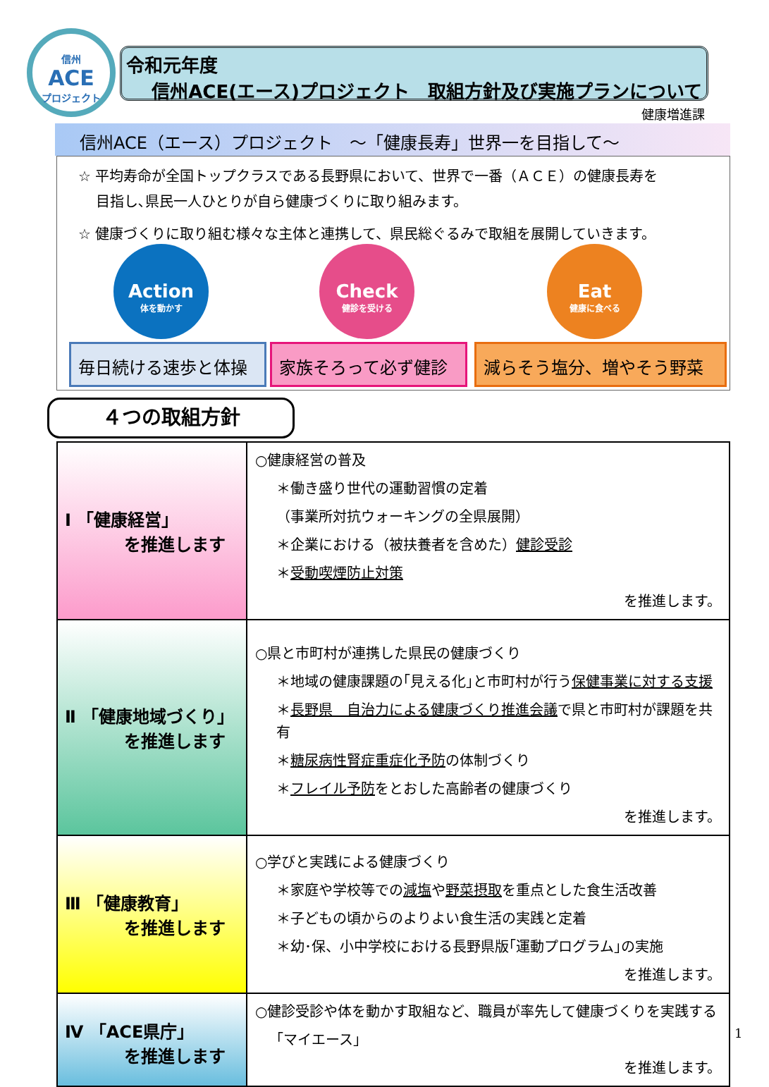信州
ACE
プロジェクト
令和元年度
信州ACE(エース)プロジェクト　取組方針及び実施プランについて
健康増進課
信州ACE（エース）プロジェクト　～「健康長寿」世界一を目指して～
☆ 平均寿命が全国トップクラスである長野県において、世界で一番（ＡＣＥ）の健康長寿を
目指し､県民一人ひとりが自ら健康づくりに取り組みます。
☆ 健康づくりに取り組む様々な主体と連携して、県民総ぐるみで取組を展開していきます。
Action
体を動かす
Check
健診を受ける
Eat
健康に食べる
毎日続ける速歩と体操 家族そろって必ず健診 減らそう塩分、増やそう野菜
４つの取組方針
| Ⅰ 「健康経営」 を推進します | ○健康経営の普及 ＊働き盛り世代の運動習慣の定着 （事業所対抗ウォーキングの全県展開） ＊企業における（被扶養者を含めた） 健診受診 ＊ 受動喫煙防止対策 を推進します。 |
| Ⅱ 「健康地域づくり」 を推進します | ○県と市町村が連携した県民の健康づくり ＊地域の健康課題の｢見える化｣と市町村が行う 保健事業に対する支援 ＊ 長野県 自治力による健康づくり推進会議 で県と市町村が課題を共有 ＊ 糖尿病性腎症重症化予防 の体制づくり ＊ フレイル予防 をとおした高齢者の健康づくり を推進します。 |
| Ⅲ 「健康教育」 を推進します | ○学びと実践による健康づくり ＊家庭や学校等での 減塩 や 野菜摂取 を重点とした食生活改善 ＊子どもの頃からのよりよい食生活の実践と定着 ＊幼･保、小中学校における長野県版｢運動プログラム｣の実施 を推進します。 |
| Ⅳ 「ACE県庁」 を推進します | ○健診受診や体を動かす取組など、職員が率先して健康づくりを実践する ｢マイエース｣ を推進します。 |
1